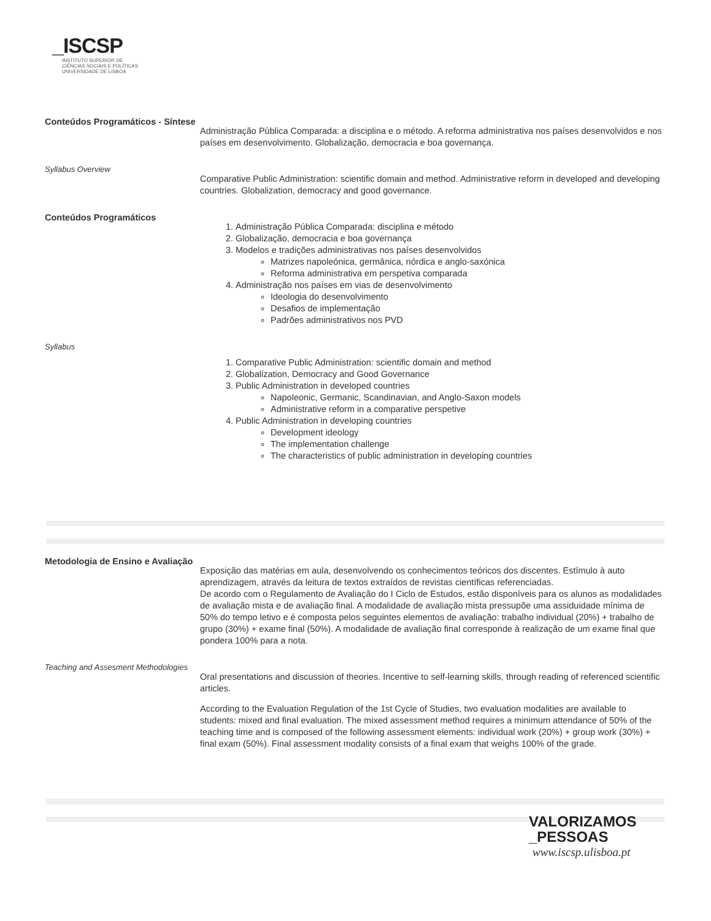_ISCSP
INSTITUTO SUPERIOR DE
CIÊNCIAS SOCIAIS E POLÍTICAS
UNIVERSIDADE DE LISBOA
Conteúdos Programáticos - Síntese
Administração Pública Comparada: a disciplina e o método. A reforma administrativa nos países desenvolvidos e nos países em desenvolvimento. Globalização, democracia e boa governança.
Syllabus Overview
Comparative Public Administration: scientific domain and method. Administrative reform in developed and developing countries. Globalization, democracy and good governance.
Conteúdos Programáticos
1. Administração Pública Comparada: disciplina e método
2. Globalização, democracia e boa governança
3. Modelos e tradições administrativas nos países desenvolvidos
Matrizes napoleónica, germânica, nórdica e anglo-saxónica
Reforma administrativa em perspetiva comparada
4. Administração nos países em vias de desenvolvimento
Ideologia do desenvolvimento
Desafios de implementação
Padrões administrativos nos PVD
Syllabus
1. Comparative Public Administration: scientific domain and method
2. Globalization, Democracy and Good Governance
3. Public Administration in developed countries
Napoleonic, Germanic, Scandinavian, and Anglo-Saxon models
Administrative reform in a comparative perspetive
4. Public Administration in developing countries
Development ideology
The implementation challenge
The characteristics of public administration in developing countries
Metodologia de Ensino e Avaliação
Exposição das matérias em aula, desenvolvendo os conhecimentos teóricos dos discentes. Estímulo à auto aprendizagem, através da leitura de textos extraídos de revistas científicas referenciadas.
De acordo com o Regulamento de Avaliação do I Ciclo de Estudos, estão disponíveis para os alunos as modalidades de avaliação mista e de avaliação final. A modalidade de avaliação mista pressupõe uma assiduidade mínima de 50% do tempo letivo e é composta pelos seguintes elementos de avaliação: trabalho individual (20%) + trabalho de grupo (30%) + exame final (50%). A modalidade de avaliação final corresponde à realização de um exame final que pondera 100% para a nota.
Teaching and Assesment Methodologies
Oral presentations and discussion of theories. Incentive to self-learning skills, through reading of referenced scientific articles.
According to the Evaluation Regulation of the 1st Cycle of Studies, two evaluation modalities are available to students: mixed and final evaluation. The mixed assessment method requires a minimum attendance of 50% of the teaching time and is composed of the following assessment elements: individual work (20%) + group work (30%) + final exam (50%). Final assessment modality consists of a final exam that weighs 100% of the grade.
VALORIZAMOS
_PESSOAS
www.iscsp.ulisboa.pt